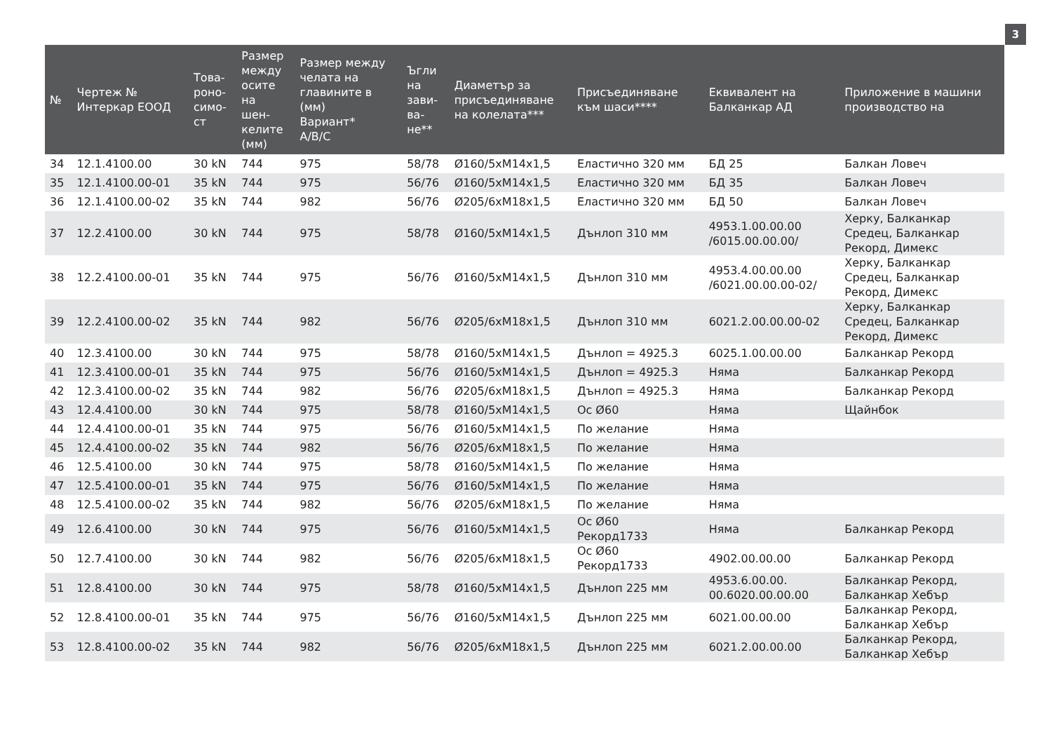3
| № | Чертеж № Интеркар ЕООД | Това- роно- симо- ст | Размер между осите на шен- келите (мм) | Размер между челата на главините в (мм) Вариант* A/B/C | Ъгли на зави- ва- не** | Диаметър за присъединяване на колелата*** | Присъединяване към шаси**** | Еквивалент на Балканкар АД | Приложение в машини производство на |
| --- | --- | --- | --- | --- | --- | --- | --- | --- | --- |
| 34 | 12.1.4100.00 | 30 kN | 744 | 975 | 58/78 | Ø160/5xM14x1,5 | Еластично 320 мм | БД 25 | Балкан Ловеч |
| 35 | 12.1.4100.00-01 | 35 kN | 744 | 975 | 56/76 | Ø160/5xM14x1,5 | Еластично 320 мм | БД 35 | Балкан Ловеч |
| 36 | 12.1.4100.00-02 | 35 kN | 744 | 982 | 56/76 | Ø205/6xM18x1,5 | Еластично 320 мм | БД 50 | Балкан Ловеч |
| 37 | 12.2.4100.00 | 30 kN | 744 | 975 | 58/78 | Ø160/5xM14x1,5 | Дънлоп 310 мм | 4953.1.00.00.00 /6015.00.00.00/ | Херку, Балканкар Средец, Балканкар Рекорд, Димекс |
| 38 | 12.2.4100.00-01 | 35 kN | 744 | 975 | 56/76 | Ø160/5xM14x1,5 | Дънлоп 310 мм | 4953.4.00.00.00 /6021.00.00.00-02/ | Херку, Балканкар Средец, Балканкар Рекорд, Димекс |
| 39 | 12.2.4100.00-02 | 35 kN | 744 | 982 | 56/76 | Ø205/6xM18x1,5 | Дънлоп 310 мм | 6021.2.00.00.00-02 | Херку, Балканкар Средец, Балканкар Рекорд, Димекс |
| 40 | 12.3.4100.00 | 30 kN | 744 | 975 | 58/78 | Ø160/5xM14x1,5 | Дънлоп = 4925.3 | 6025.1.00.00.00 | Балканкар Рекорд |
| 41 | 12.3.4100.00-01 | 35 kN | 744 | 975 | 56/76 | Ø160/5xM14x1,5 | Дънлоп = 4925.3 | Няма | Балканкар Рекорд |
| 42 | 12.3.4100.00-02 | 35 kN | 744 | 982 | 56/76 | Ø205/6xM18x1,5 | Дънлоп = 4925.3 | Няма | Балканкар Рекорд |
| 43 | 12.4.4100.00 | 30 kN | 744 | 975 | 58/78 | Ø160/5xM14x1,5 | Ос Ø60 | Няма | Щайнбок |
| 44 | 12.4.4100.00-01 | 35 kN | 744 | 975 | 56/76 | Ø160/5xM14x1,5 | По желание | Няма | |
| 45 | 12.4.4100.00-02 | 35 kN | 744 | 982 | 56/76 | Ø205/6xM18x1,5 | По желание | Няма | |
| 46 | 12.5.4100.00 | 30 kN | 744 | 975 | 58/78 | Ø160/5xM14x1,5 | По желание | Няма | |
| 47 | 12.5.4100.00-01 | 35 kN | 744 | 975 | 56/76 | Ø160/5xM14x1,5 | По желание | Няма | |
| 48 | 12.5.4100.00-02 | 35 kN | 744 | 982 | 56/76 | Ø205/6xM18x1,5 | По желание | Няма | |
| 49 | 12.6.4100.00 | 30 kN | 744 | 975 | 56/76 | Ø160/5xM14x1,5 | Ос Ø60 Рекорд1733 | Няма | Балканкар Рекорд |
| 50 | 12.7.4100.00 | 30 kN | 744 | 982 | 56/76 | Ø205/6xM18x1,5 | Ос Ø60 Рекорд1733 | 4902.00.00.00 | Балканкар Рекорд |
| 51 | 12.8.4100.00 | 30 kN | 744 | 975 | 58/78 | Ø160/5xM14x1,5 | Дънлоп 225 мм | 4953.6.00.00. 00.6020.00.00.00 | Балканкар Рекорд, Балканкар Хебър |
| 52 | 12.8.4100.00-01 | 35 kN | 744 | 975 | 56/76 | Ø160/5xM14x1,5 | Дънлоп 225 мм | 6021.00.00.00 | Балканкар Рекорд, Балканкар Хебър |
| 53 | 12.8.4100.00-02 | 35 kN | 744 | 982 | 56/76 | Ø205/6xM18x1,5 | Дънлоп 225 мм | 6021.2.00.00.00 | Балканкар Рекорд, Балканкар Хебър |